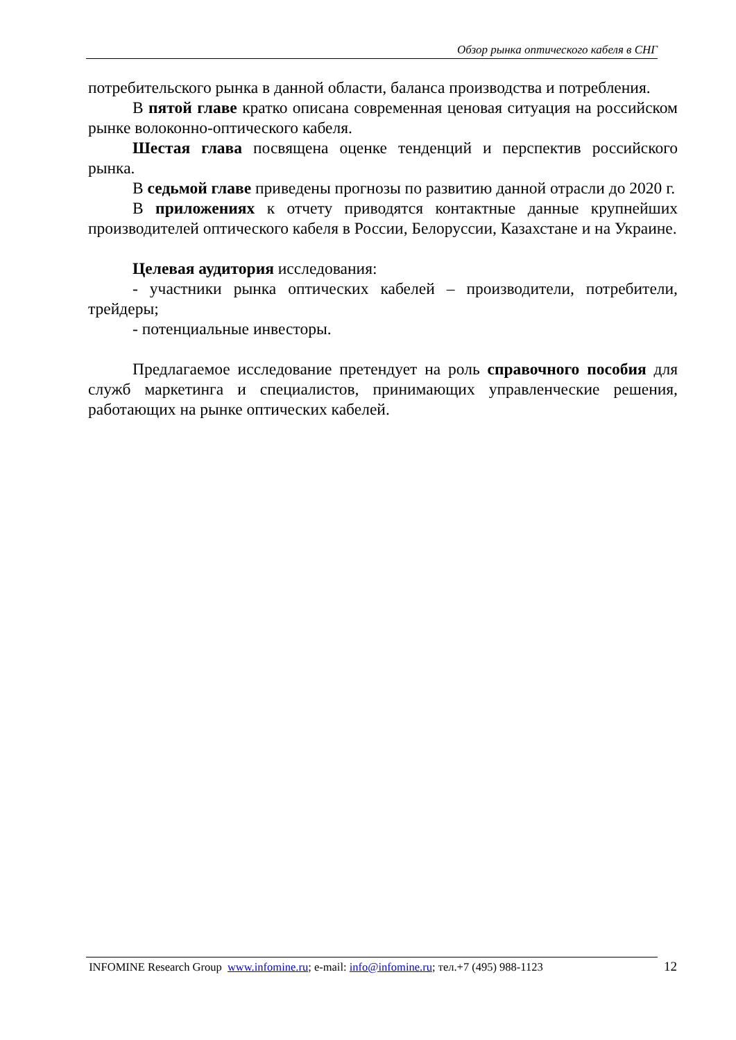Обзор рынка оптического кабеля в СНГ
потребительского рынка в данной области, баланса производства и потребления.
В пятой главе кратко описана современная ценовая ситуация на российском рынке волоконно-оптического кабеля.
Шестая глава посвящена оценке тенденций и перспектив российского рынка.
В седьмой главе приведены прогнозы по развитию данной отрасли до 2020 г.
В приложениях к отчету приводятся контактные данные крупнейших производителей оптического кабеля в России, Белоруссии, Казахстане и на Украине.
Целевая аудитория исследования:
- участники рынка оптических кабелей – производители, потребители, трейдеры;
- потенциальные инвесторы.
Предлагаемое исследование претендует на роль справочного пособия для служб маркетинга и специалистов, принимающих управленческие решения, работающих на рынке оптических кабелей.
INFOMINE Research Group www.infomine.ru; e-mail: info@infomine.ru; тел.+7 (495) 988-1123
12